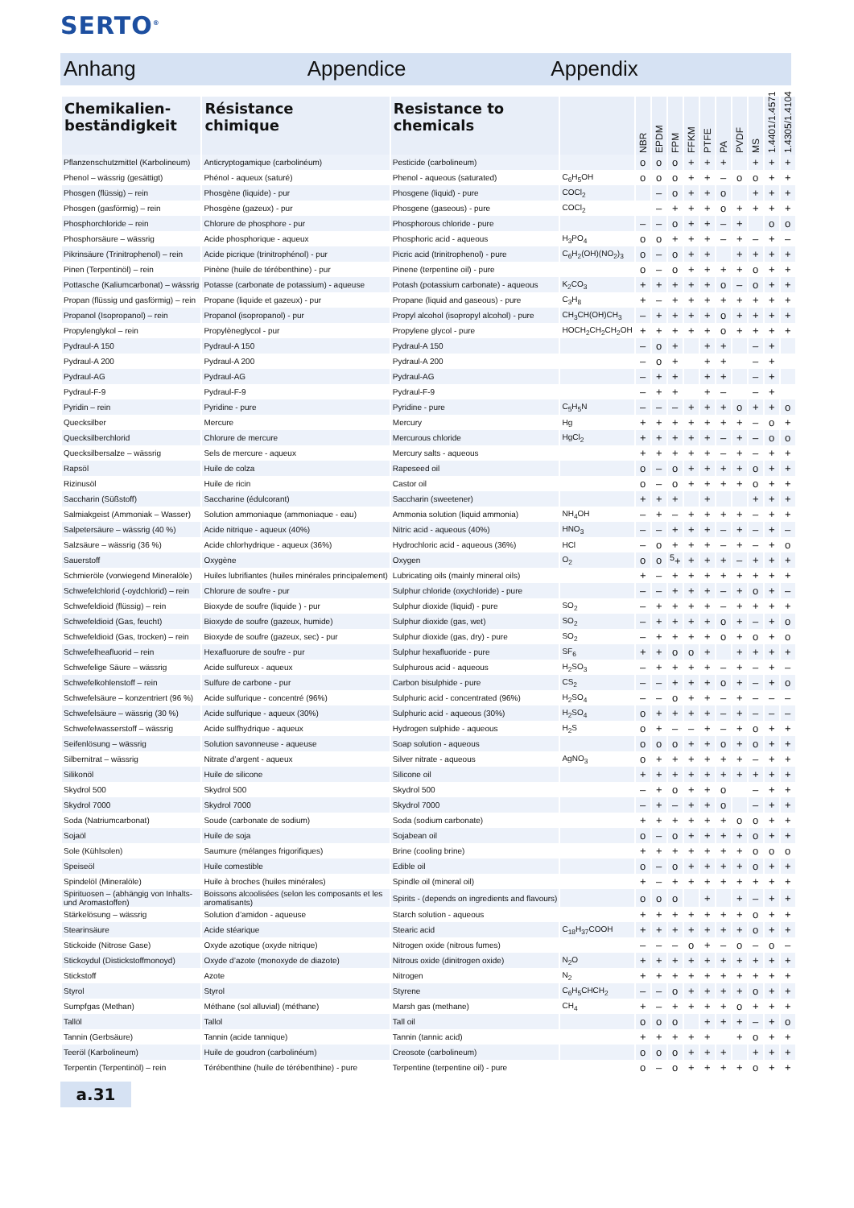SERTO<sup>®</sup>
Anhang Appendice Appendix
| Chemikalien- beständigkeit | Résistance chimique | Resistance to chemicals | | NBR | EPDM | FPM | FFKM | PTFE | PA | PVDF | MS | 1.4401/1.4571 | 1.4305/1.4104 |
| --- | --- | --- | --- | --- | --- | --- | --- | --- | --- | --- | --- | --- | --- |
| Pflanzenschutzmittel (Karbolineum) | Anticryptogamique (carbolinéum) | Pesticide (carbolineum) | | o | o | o | + | + | + | | + | + | + |
| Phenol – wässrig (gesättigt) | Phénol - aqueux (saturé) | Phenol - aqueous (saturated) | C<sub>6</sub>H<sub>5</sub>OH | o | o | o | + | + | – | o | o | + | + |
| Phosgen (flüssig) – rein | Phosgène (liquide) - pur | Phosgene (liquid) - pure | COCl<sub>2</sub> | | – | o | + | + | o | | + | + | + |
| Phosgen (gasförmig) – rein | Phosgène (gazeux) - pur | Phosgene (gaseous) - pure | COCl<sub>2</sub> | | – | + | + | + | o | + | + | + | + |
| Phosphorchloride – rein | Chlorure de phosphore - pur | Phosphorous chloride - pure | | – | – | o | + | + | – | + | | o | o |
| Phosphorsäure – wässrig | Acide phosphorique - aqueux | Phosphoric acid - aqueous | H<sub>3</sub>PO<sub>4</sub> | o | o | + | + | + | – | + | – | + | – |
| Pikrinsäure (Trinitrophenol) – rein | Acide picrique (trinitrophénol) - pur | Picric acid (trinitrophenol) - pure | C<sub>6</sub>H<sub>2</sub>(OH)(NO<sub>2</sub>)<sub>3</sub> | o | – | o | + | + | | + | + | + | + |
| Pinen (Terpentinöl) – rein | Pinène (huile de térébenthine) - pur | Pinene (terpentine oil) - pure | | o | – | o | + | + | + | + | o | + | + |
| Pottasche (Kaliumcarbonat) – wässrig | Potasse (carbonate de potassium) - aqueuse | Potash (potassium carbonate) - aqueous | K<sub>2</sub>CO<sub>3</sub> | + | + | + | + | + | o | – | o | + | + |
| Propan (flüssig und gasförmig) – rein | Propane (liquide et gazeux) - pur | Propane (liquid and gaseous) - pure | C<sub>3</sub>H<sub>8</sub> | + | – | + | + | + | + | + | + | + | + |
| Propanol (Isopropanol) – rein | Propanol (isopropanol) - pur | Propyl alcohol (isopropyl alcohol) - pure | CH<sub>3</sub>CH(OH)CH<sub>3</sub> | – | + | + | + | + | o | + | + | + | + |
| Propylenglykol – rein | Propylèneglycol - pur | Propylene glycol - pure | HOCH<sub>2</sub>CH<sub>2</sub>CH<sub>2</sub>OH | + | + | + | + | + | o | + | + | + | + |
| Pydraul-A 150 | Pydraul-A 150 | Pydraul-A 150 | | – | o | + | | + | + | | – | + | |
| Pydraul-A 200 | Pydraul-A 200 | Pydraul-A 200 | | – | o | + | | + | + | | – | + | |
| Pydraul-AG | Pydraul-AG | Pydraul-AG | | – | + | + | | + | + | | – | + | |
| Pydraul-F-9 | Pydraul-F-9 | Pydraul-F-9 | | – | + | + | | + | – | | – | + | |
| Pyridin – rein | Pyridine - pure | Pyridine - pure | C<sub>5</sub>H<sub>5</sub>N | – | – | – | + | + | + | o | + | + | o |
| Quecksilber | Mercure | Mercury | Hg | + | + | + | + | + | + | + | – | o | + |
| Quecksilberchlorid | Chlorure de mercure | Mercurous chloride | HgCl<sub>2</sub> | + | + | + | + | + | – | + | – | o | o |
| Quecksilbersalze – wässrig | Sels de mercure - aqueux | Mercury salts - aqueous | | + | + | + | + | + | – | + | – | + | + |
| Rapsöl | Huile de colza | Rapeseed oil | | o | – | o | + | + | + | + | o | + | + |
| Rizinusöl | Huile de ricin | Castor oil | | o | – | o | + | + | + | + | o | + | + |
| Saccharin (Süßstoff) | Saccharine (édulcorant) | Saccharin (sweetener) | | + | + | + | | + | | | + | + | + |
| Salmiakgeist (Ammoniak – Wasser) | Solution ammoniaque (ammoniaque - eau) | Ammonia solution (liquid ammonia) | NH<sub>4</sub>OH | – | + | – | + | + | + | + | – | + | + |
| Salpetersäure – wässrig (40 %) | Acide nitrique - aqueux (40%) | Nitric acid - aqueous (40%) | HNO<sub>3</sub> | – | – | + | + | + | – | + | – | + | – |
| Salzsäure – wässrig (36 %) | Acide chlorhydrique - aqueux (36%) | Hydrochloric acid - aqueous (36%) | HCl | – | o | + | + | + | – | + | – | + | o |
| Sauerstoff | Oxygène | Oxygen | O<sub>2</sub> | o | o | <sup>5</sup>+ | + | + | + | – | + | + | + |
| Schmieröle (vorwiegend Mineralöle) | Huiles lubrifiantes (huiles minérales principalement) | Lubricating oils (mainly mineral oils) | | + | – | + | + | + | + | + | + | + | + |
| Schwefelchlorid (-oydchlorid) – rein | Chlorure de soufre - pur | Sulphur chloride (oxychloride) - pure | | – | – | + | + | + | – | + | o | + | – |
| Schwefeldioid (flüssig) – rein | Bioxyde de soufre (liquide ) - pur | Sulphur dioxide (liquid) - pure | SO<sub>2</sub> | – | + | + | + | + | – | + | + | + | + |
| Schwefeldioid (Gas, feucht) | Bioxyde de soufre (gazeux, humide) | Sulphur dioxide (gas, wet) | SO<sub>2</sub> | – | + | + | + | + | o | + | – | + | o |
| Schwefeldioid (Gas, trocken) – rein | Bioxyde de soufre (gazeux, sec) - pur | Sulphur dioxide (gas, dry) - pure | SO<sub>2</sub> | – | + | + | + | + | o | + | o | + | o |
| Schwefelheafluorid – rein | Hexafluorure de soufre - pur | Sulphur hexafluoride - pure | SF<sub>6</sub> | + | + | o | o | + | | + | + | + | + |
| Schwefelige Säure – wässrig | Acide sulfureux - aqueux | Sulphurous acid - aqueous | H<sub>2</sub>SO<sub>3</sub> | – | + | + | + | + | – | + | – | + | – |
| Schwefelkohlenstoff – rein | Sulfure de carbone - pur | Carbon bisulphide - pure | CS<sub>2</sub> | – | – | + | + | + | o | + | – | + | o |
| Schwefelsäure – konzentriert (96 %) | Acide sulfurique - concentré (96%) | Sulphuric acid - concentrated (96%) | H<sub>2</sub>SO<sub>4</sub> | – | – | o | + | + | – | + | – | – | – |
| Schwefelsäure – wässrig (30 %) | Acide sulfurique - aqueux (30%) | Sulphuric acid - aqueous (30%) | H<sub>2</sub>SO<sub>4</sub> | o | + | + | + | + | – | + | – | – | – |
| Schwefelwasserstoff – wässrig | Acide sulfhydrique - aqueux | Hydrogen sulphide - aqueous | H<sub>2</sub>S | o | + | – | – | + | – | + | o | + | + |
| Seifenlösung – wässrig | Solution savonneuse - aqueuse | Soap solution - aqueous | | o | o | o | + | + | o | + | o | + | + |
| Silbernitrat – wässrig | Nitrate d’argent - aqueux | Silver nitrate - aqueous | AgNO<sub>3</sub> | o | + | + | + | + | + | + | – | + | + |
| Silikonöl | Huile de silicone | Silicone oil | | + | + | + | + | + | + | + | + | + | + |
| Skydrol 500 | Skydrol 500 | Skydrol 500 | | – | + | o | + | + | o | | – | + | + |
| Skydrol 7000 | Skydrol 7000 | Skydrol 7000 | | – | + | – | + | + | o | | – | + | + |
| Soda (Natriumcarbonat) | Soude (carbonate de sodium) | Soda (sodium carbonate) | | + | + | + | + | + | + | o | o | + | + |
| Sojaöl | Huile de soja | Sojabean oil | | o | – | o | + | + | + | + | o | + | + |
| Sole (Kühlsolen) | Saumure (mélanges frigorifiques) | Brine (cooling brine) | | + | + | + | + | + | + | + | o | o | o |
| Speiseöl | Huile comestible | Edible oil | | o | – | o | + | + | + | + | o | + | + |
| Spindelöl (Mineralöle) | Huile à broches (huiles minérales) | Spindle oil (mineral oil) | | + | – | + | + | + | + | + | + | + | + |
| Spirituosen – (abhängig von Inhalts- und Aromastoffen) | Boissons alcoolisées (selon les composants et les aromatisants) | Spirits - (depends on ingredients and flavours) | | o | o | o | | + | | + | – | + | + |
| Stärkelösung – wässrig | Solution d’amidon - aqueuse | Starch solution - aqueous | | + | + | + | + | + | + | + | o | + | + |
| Stearinsäure | Acide stéarique | Stearic acid | C<sub>18</sub>H<sub>37</sub>COOH | + | + | + | + | + | + | + | o | + | + |
| Stickoide (Nitrose Gase) | Oxyde azotique (oxyde nitrique) | Nitrogen oxide (nitrous fumes) | | – | – | – | o | + | – | o | – | o | – |
| Stickoydul (Distickstoffmonoyd) | Oxyde d’azote (monoxyde de diazote) | Nitrous oxide (dinitrogen oxide) | N<sub>2</sub>O | + | + | + | + | + | + | + | + | + | + |
| Stickstoff | Azote | Nitrogen | N<sub>2</sub> | + | + | + | + | + | + | + | + | + | + |
| Styrol | Styrol | Styrene | C<sub>6</sub>H<sub>5</sub>CHCH<sub>2</sub> | – | – | o | + | + | + | + | o | + | + |
| Sumpfgas (Methan) | Méthane (sol alluvial) (méthane) | Marsh gas (methane) | CH<sub>4</sub> | + | – | + | + | + | + | o | + | + | + |
| Tallöl | Tallol | Tall oil | | o | o | o | | + | + | + | – | + | o |
| Tannin (Gerbsäure) | Tannin (acide tannique) | Tannin (tannic acid) | | + | + | + | + | + | | + | o | + | + |
| Teeröl (Karbolineum) | Huile de goudron (carbolinéum) | Creosote (carbolineum) | | o | o | o | + | + | + | | + | + | + |
| Terpentin (Terpentinöl) – rein | Térébenthine (huile de térébenthine) - pure | Terpentine (terpentine oil) - pure | | o | – | o | + | + | + | + | o | + | + |
a.31